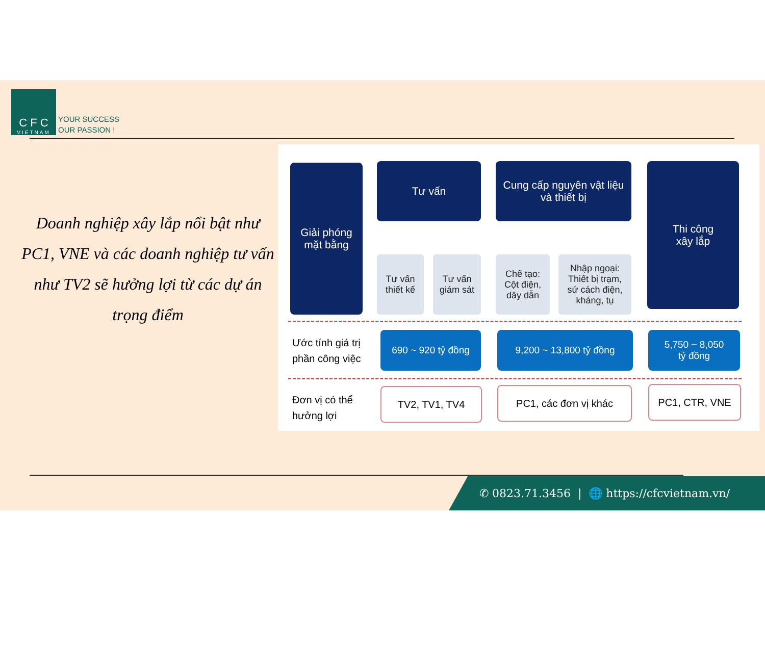C F C
VIETNAM
YOUR SUCCESS
OUR PASSION !
Doanh nghiệp xây lắp nổi bật như PC1, VNE và các doanh nghiệp tư vấn như TV2 sẽ hưởng lợi từ các dự án trọng điểm
Giải phóng
mặt bằng
Tư vấn
Cung cấp nguyên vật liệu
và thiết bị
Thi công
xây lắp
Tư vấn
thiết kế
Tư vấn
giám sát
Chế tạo:
Cột điện,
dây dẫn
Nhập ngoại:
Thiết bị trạm,
sứ cách điện,
kháng, tụ
Ước tính giá trị
phần công việc
690 ~ 920 tỷ đồng 9,200 ~ 13,800 tỷ đồng
5,750 ~ 8,050
tỷ đồng
Đơn vị có thể
hưởng lợi
TV2, TV1, TV4 PC1, các đơn vị khác PC1, CTR, VNE
✆ 0823.71.3456 | 🌐 https://cfcvietnam.vn/